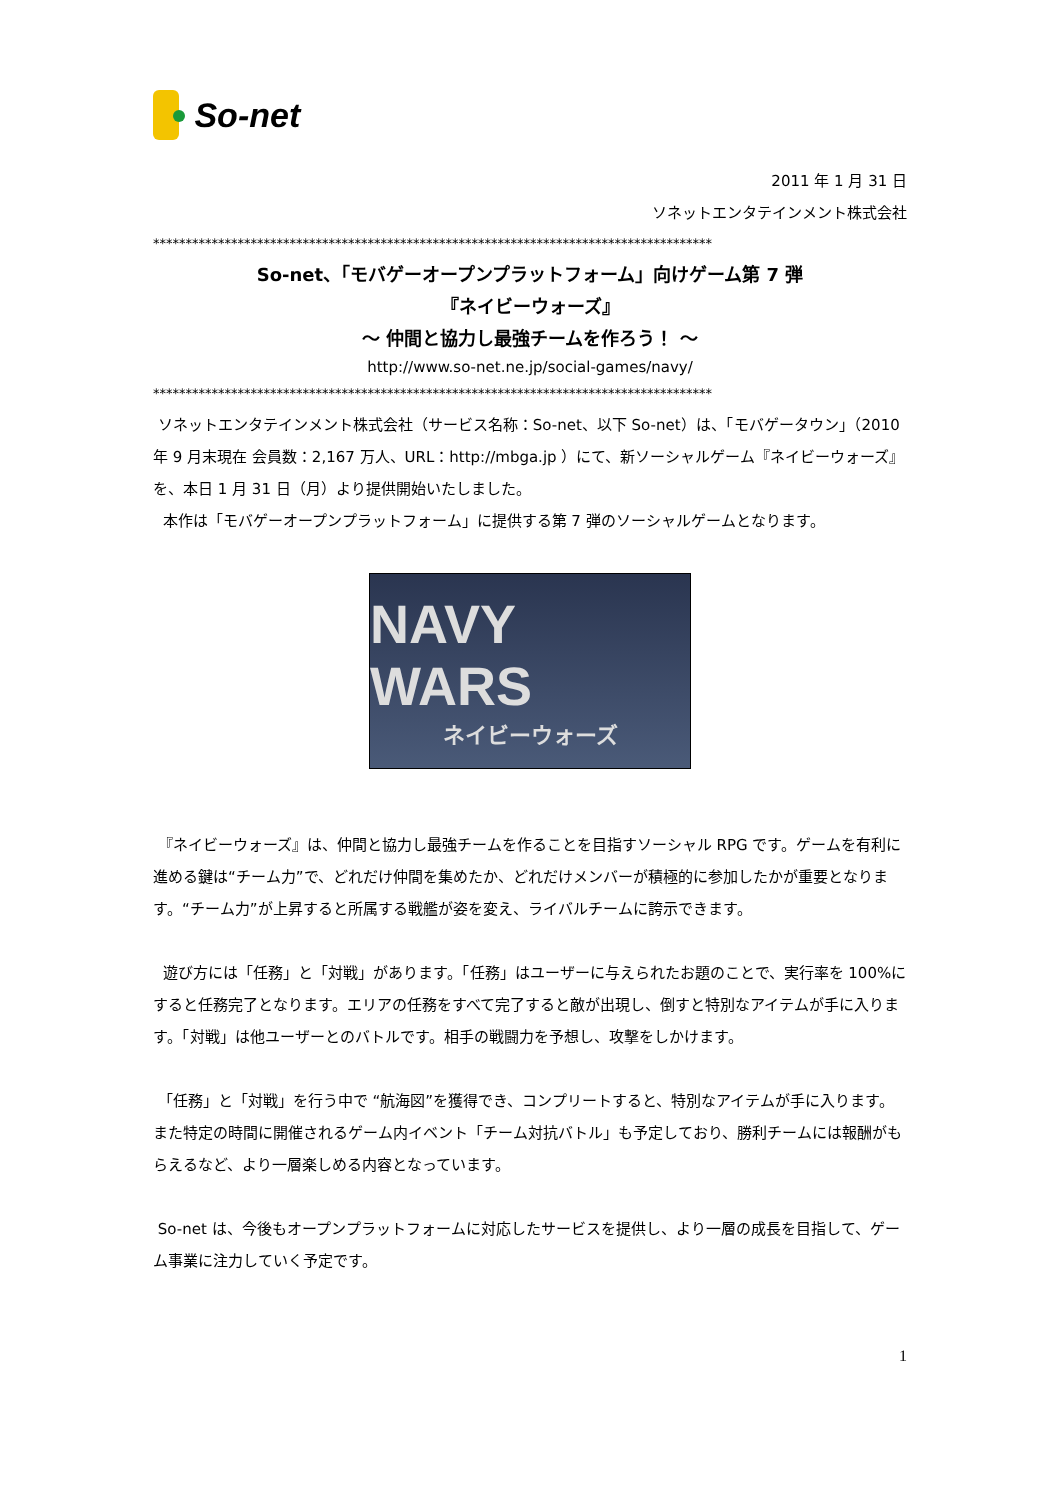So-net
2011 年 1 月 31 日
ソネットエンタテインメント株式会社
**************************************************************************************
So-net、「モバゲーオープンプラットフォーム」向けゲーム第 7 弾
『ネイビーウォーズ』
～ 仲間と協力し最強チームを作ろう！ ～
http://www.so-net.ne.jp/social-games/navy/
**************************************************************************************
ソネットエンタテインメント株式会社（サービス名称：So-net、以下 So-net）は、「モバゲータウン」（2010 年 9 月末現在 会員数：2,167 万人、URL：http://mbga.jp ）にて、新ソーシャルゲーム『ネイビーウォーズ』を、本日 1 月 31 日（月）より提供開始いたしました。
本作は「モバゲーオープンプラットフォーム」に提供する第 7 弾のソーシャルゲームとなります。
NAVY WARS
ネイビーウォーズ
『ネイビーウォーズ』は、仲間と協力し最強チームを作ることを目指すソーシャル RPG です。ゲームを有利に進める鍵は“チーム力”で、どれだけ仲間を集めたか、どれだけメンバーが積極的に参加したかが重要となります。“チーム力”が上昇すると所属する戦艦が姿を変え、ライバルチームに誇示できます。
遊び方には「任務」と「対戦」があります。「任務」はユーザーに与えられたお題のことで、実行率を 100%にすると任務完了となります。エリアの任務をすべて完了すると敵が出現し、倒すと特別なアイテムが手に入ります。「対戦」は他ユーザーとのバトルです。相手の戦闘力を予想し、攻撃をしかけます。
「任務」と「対戦」を行う中で “航海図”を獲得でき、コンプリートすると、特別なアイテムが手に入ります。また特定の時間に開催されるゲーム内イベント「チーム対抗バトル」も予定しており、勝利チームには報酬がもらえるなど、より一層楽しめる内容となっています。
So-net は、今後もオープンプラットフォームに対応したサービスを提供し、より一層の成長を目指して、ゲーム事業に注力していく予定です。
1